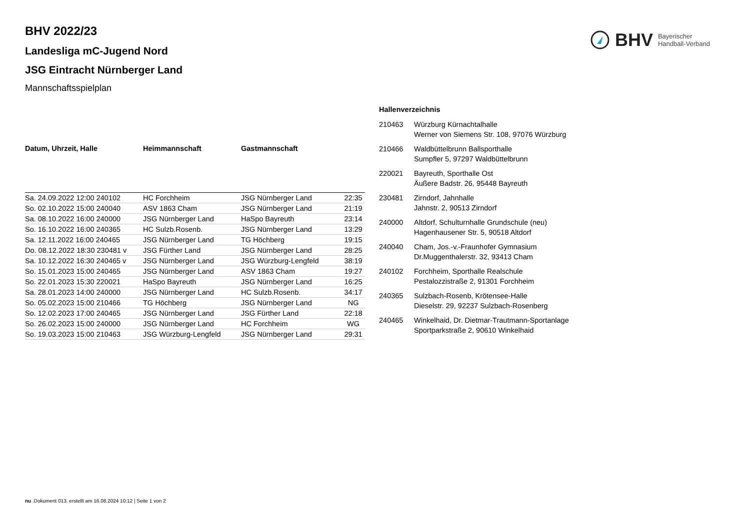BHV Bayerischer
Handball-Verband
BHV 2022/23
Landesliga mC-Jugend Nord
JSG Eintracht Nürnberger Land
Mannschaftsspielplan
| Datum, Uhrzeit, Halle | Heimmannschaft | Gastmannschaft | |
| --- | --- | --- | --- |
| Sa. 24.09.2022 12:00 240102 | HC Forchheim | JSG Nürnberger Land | 22:35 |
| So. 02.10.2022 15:00 240040 | ASV 1863 Cham | JSG Nürnberger Land | 21:19 |
| Sa. 08.10.2022 16:00 240000 | JSG Nürnberger Land | HaSpo Bayreuth | 23:14 |
| So. 16.10.2022 16:00 240365 | HC Sulzb.Rosenb. | JSG Nürnberger Land | 13:29 |
| Sa. 12.11.2022 16:00 240465 | JSG Nürnberger Land | TG Höchberg | 19:15 |
| Do. 08.12.2022 18:30 230481 v | JSG Fürther Land | JSG Nürnberger Land | 28:25 |
| Sa. 10.12.2022 16:30 240465 v | JSG Nürnberger Land | JSG Würzburg-Lengfeld | 38:19 |
| So. 15.01.2023 15:00 240465 | JSG Nürnberger Land | ASV 1863 Cham | 19:27 |
| So. 22.01.2023 15:30 220021 | HaSpo Bayreuth | JSG Nürnberger Land | 16:25 |
| Sa. 28.01.2023 14:00 240000 | JSG Nürnberger Land | HC Sulzb.Rosenb. | 34:17 |
| So. 05.02.2023 15:00 210466 | TG Höchberg | JSG Nürnberger Land | NG |
| So. 12.02.2023 17:00 240465 | JSG Nürnberger Land | JSG Fürther Land | 22:18 |
| So. 26.02.2023 15:00 240000 | JSG Nürnberger Land | HC Forchheim | WG |
| So. 19.03.2023 15:00 210463 | JSG Würzburg-Lengfeld | JSG Nürnberger Land | 29:31 |
Hallenverzeichnis
210463 Würzburg Kürnachtalhalle
Werner von Siemens Str. 108, 97076 Würzburg
210466 Waldbüttelbrunn Ballsporthalle
Sumpfler 5, 97297 Waldbüttelbrunn
220021 Bayreuth, Sporthalle Ost
Äußere Badstr. 26, 95448 Bayreuth
230481 Zirndorf, Jahnhalle
Jahnstr. 2, 90513 Zirndorf
240000 Altdorf, Schulturnhalle Grundschule (neu)
Hagenhausener Str. 5, 90518 Altdorf
240040 Cham, Jos.-v.-Fraunhofer Gymnasium
Dr.Muggenthalerstr. 32, 93413 Cham
240102 Forchheim, Sporthalle Realschule
Pestalozzistraße 2, 91301 Forchheim
240365 Sulzbach-Rosenb, Krötensee-Halle
Dieselstr. 29, 92237 Sulzbach-Rosenberg
240465 Winkelhaid, Dr. Dietmar-Trautmann-Sportanlage
Sportparkstraße 2, 90610 Winkelhaid
nu .Dokument 013, erstellt am 16.08.2024 10:12 | Seite 1 von 2